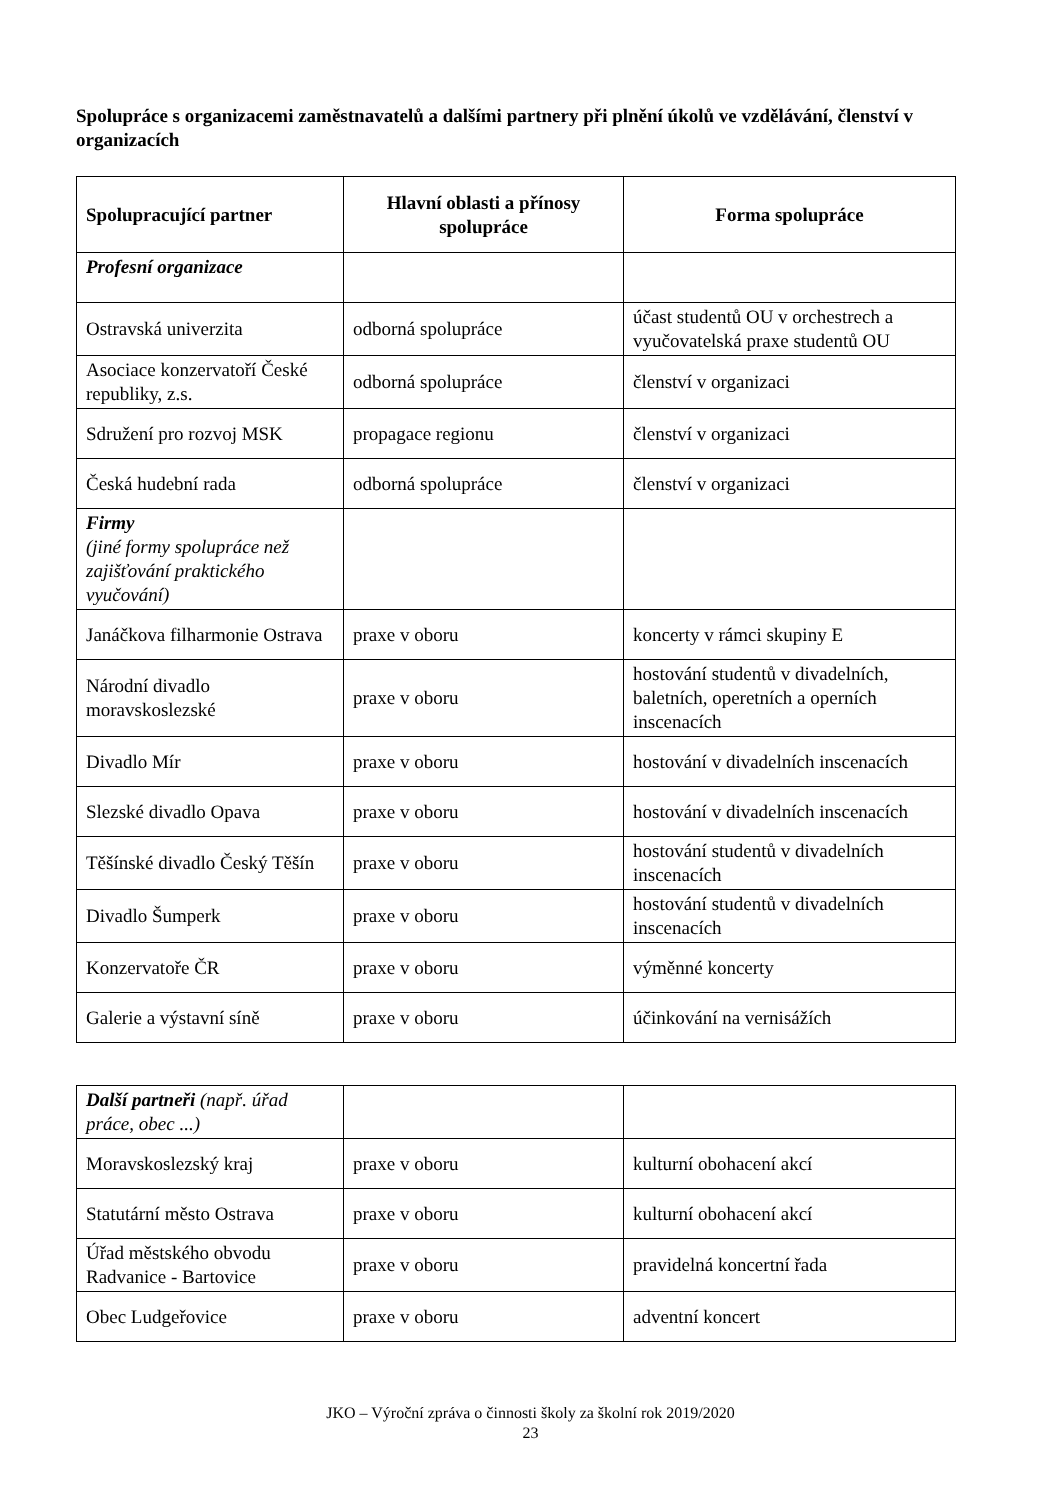Spolupráce s organizacemi zaměstnavatelů a dalšími partnery při plnění úkolů ve vzdělávání, členství v organizacích
| Spolupracující partner | Hlavní oblasti a přínosy spolupráce | Forma spolupráce |
| --- | --- | --- |
| Profesní organizace | | |
| Ostravská univerzita | odborná spolupráce | účast studentů OU v orchestrech a vyučovatelská praxe studentů OU |
| Asociace konzervatoří České republiky, z.s. | odborná spolupráce | členství v organizaci |
| Sdružení pro rozvoj MSK | propagace regionu | členství v organizaci |
| Česká hudební rada | odborná spolupráce | členství v organizaci |
| Firmy (jiné formy spolupráce než zajišťování praktického vyučování) | | |
| Janáčkova filharmonie Ostrava | praxe v oboru | koncerty v rámci skupiny E |
| Národní divadlo moravskoslezské | praxe v oboru | hostování studentů v divadelních, baletních, operetních a operních inscenacích |
| Divadlo Mír | praxe v oboru | hostování v divadelních inscenacích |
| Slezské divadlo Opava | praxe v oboru | hostování v divadelních inscenacích |
| Těšínské divadlo Český Těšín | praxe v oboru | hostování studentů v divadelních inscenacích |
| Divadlo Šumperk | praxe v oboru | hostování studentů v divadelních inscenacích |
| Konzervatoře ČR | praxe v oboru | výměnné koncerty |
| Galerie a výstavní síně | praxe v oboru | účinkování na vernisážích |
| Další partneři (např. úřad práce, obec ...) | | |
| Moravskoslezský kraj | praxe v oboru | kulturní obohacení akcí |
| Statutární město Ostrava | praxe v oboru | kulturní obohacení akcí |
| Úřad městského obvodu Radvanice - Bartovice | praxe v oboru | pravidelná koncertní řada |
| Obec Ludgeřovice | praxe v oboru | adventní koncert |
JKO – Výroční zpráva o činnosti školy za školní rok 2019/2020
23